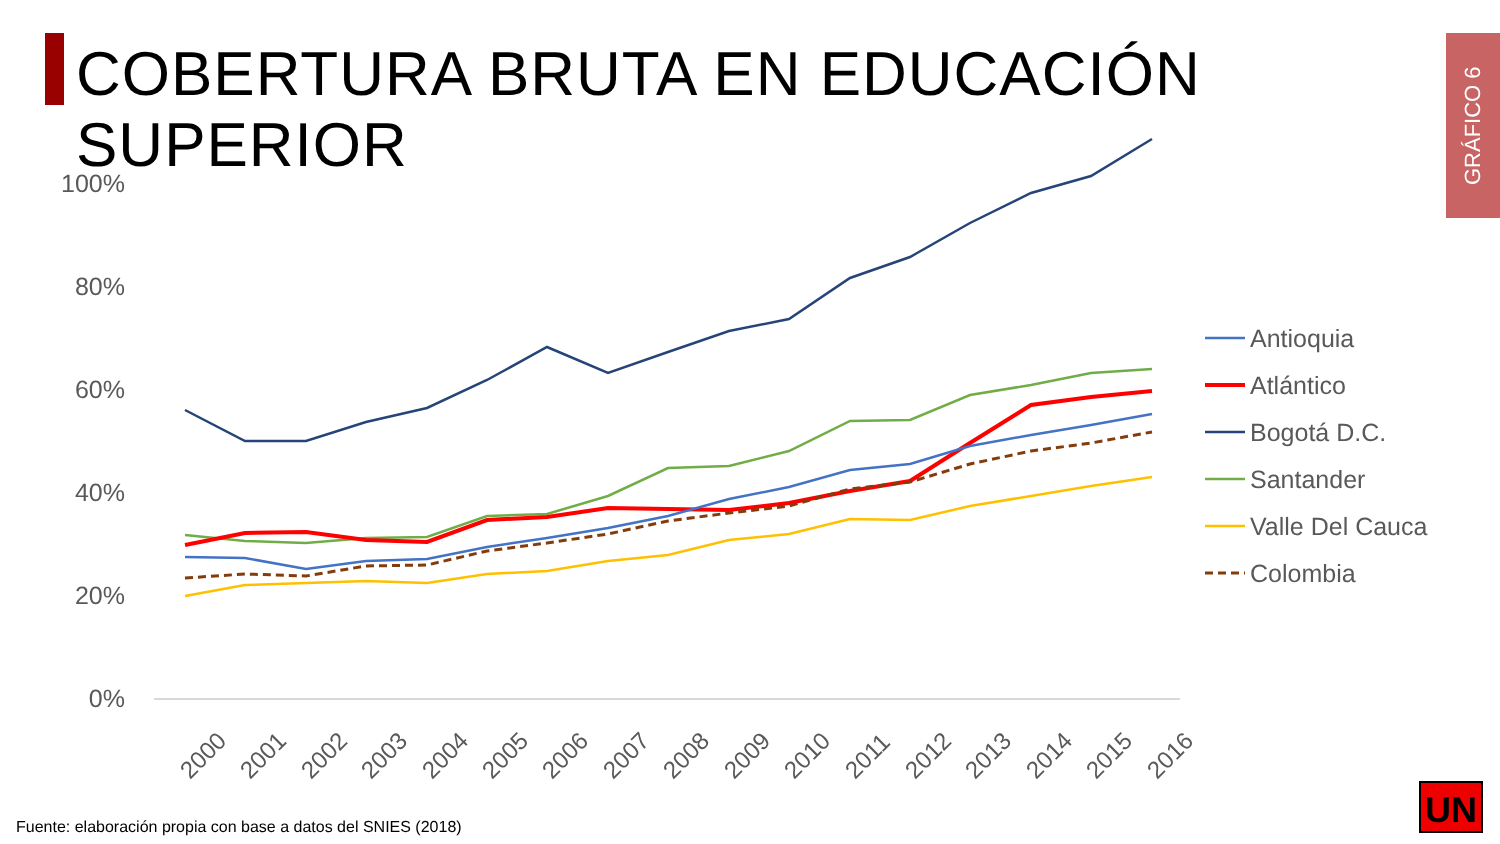COBERTURA BRUTA EN EDUCACIÓN SUPERIOR
GRÁFICO 6
100%
80%
60%
40%
20%
0%
2000
2001
2002
2003
2004
2005
2006
2007
2008
2009
2010
2011
2012
2013
2014
2015
2016
Antioquia
Atlántico
Bogotá D.C.
Santander
Valle Del Cauca
Colombia
UN
Fuente: elaboración propia con base a datos del SNIES (2018)